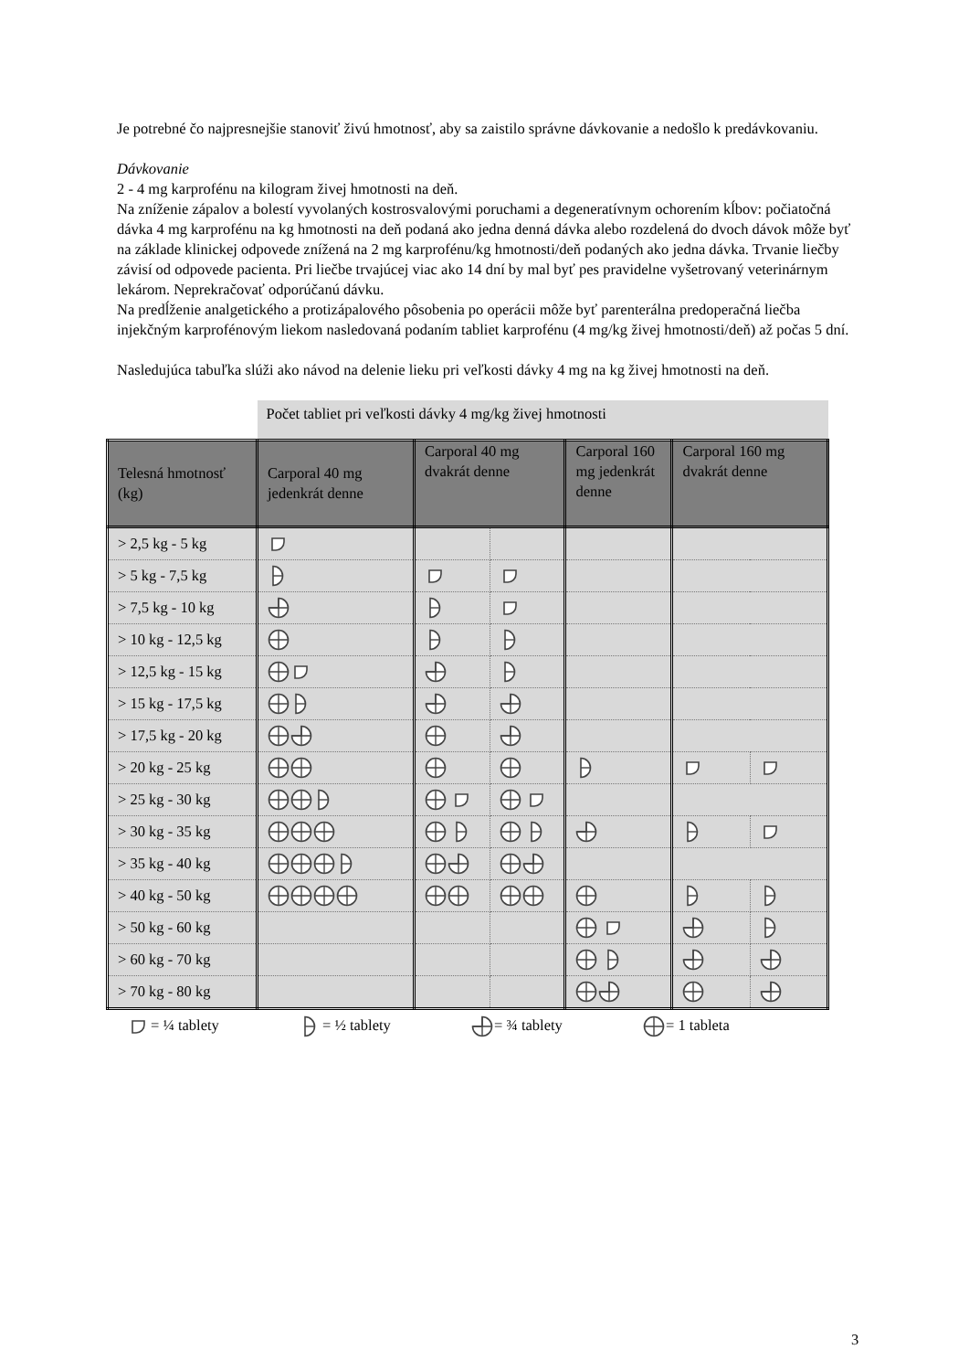Je potrebné čo najpresnejšie stanoviť živú hmotnosť, aby sa zaistilo správne dávkovanie a nedošlo k predávkovaniu.
Dávkovanie
2 - 4 mg karprofénu na kilogram živej hmotnosti na deň.
Na zníženie zápalov a bolestí vyvolaných kostrosvalovými poruchami a degeneratívnym ochorením kĺbov: počiatočná dávka 4 mg karprofénu na kg hmotnosti na deň podaná ako jedna denná dávka alebo rozdelená do dvoch dávok môže byť na základe klinickej odpovede znížená na 2 mg karprofénu/kg hmotnosti/deň podaných ako jedna dávka. Trvanie liečby závisí od odpovede pacienta. Pri liečbe trvajúcej viac ako 14 dní by mal byť pes pravidelne vyšetrovaný veterinárnym lekárom. Neprekračovať odporúčanú dávku.
Na predĺženie analgetického a protizápalového pôsobenia po operácii môže byť parenterálna predoperačná liečba injekčným karprofénovým liekom nasledovaná podaním tabliet karprofénu (4 mg/kg živej hmotnosti/deň) až počas 5 dní.
Nasledujúca tabuľka slúži ako návod na delenie lieku pri veľkosti dávky 4 mg na kg živej hmotnosti na deň.
| | Počet tabliet pri veľkosti dávky 4 mg/kg živej hmotnosti | | | | | |
| Telesná hmotnosť (kg) | Carporal 40 mg jedenkrát denne | Carporal 40 mg dvakrát denne | | Carporal 160 mg jedenkrát denne | Carporal 160 mg dvakrát denne | |
| > 2,5 kg - 5 kg | | | | | | |
| > 5 kg - 7,5 kg | | | | | | |
| > 7,5 kg - 10 kg | | | | | | |
| > 10 kg - 12,5 kg | | | | | | |
| > 12,5 kg - 15 kg | | | | | | |
| > 15 kg - 17,5 kg | | | | | | |
| > 17,5 kg - 20 kg | | | | | | |
| > 20 kg - 25 kg | | | | | | |
| > 25 kg - 30 kg | | | | | | |
| > 30 kg - 35 kg | | | | | | |
| > 35 kg - 40 kg | | | | | | |
| > 40 kg - 50 kg | | | | | | |
| > 50 kg - 60 kg | | | | | | |
| > 60 kg - 70 kg | | | | | | |
| > 70 kg - 80 kg | | | | | | |
= ¼ tablety = ½ tablety = ¾ tablety = 1 tableta
3